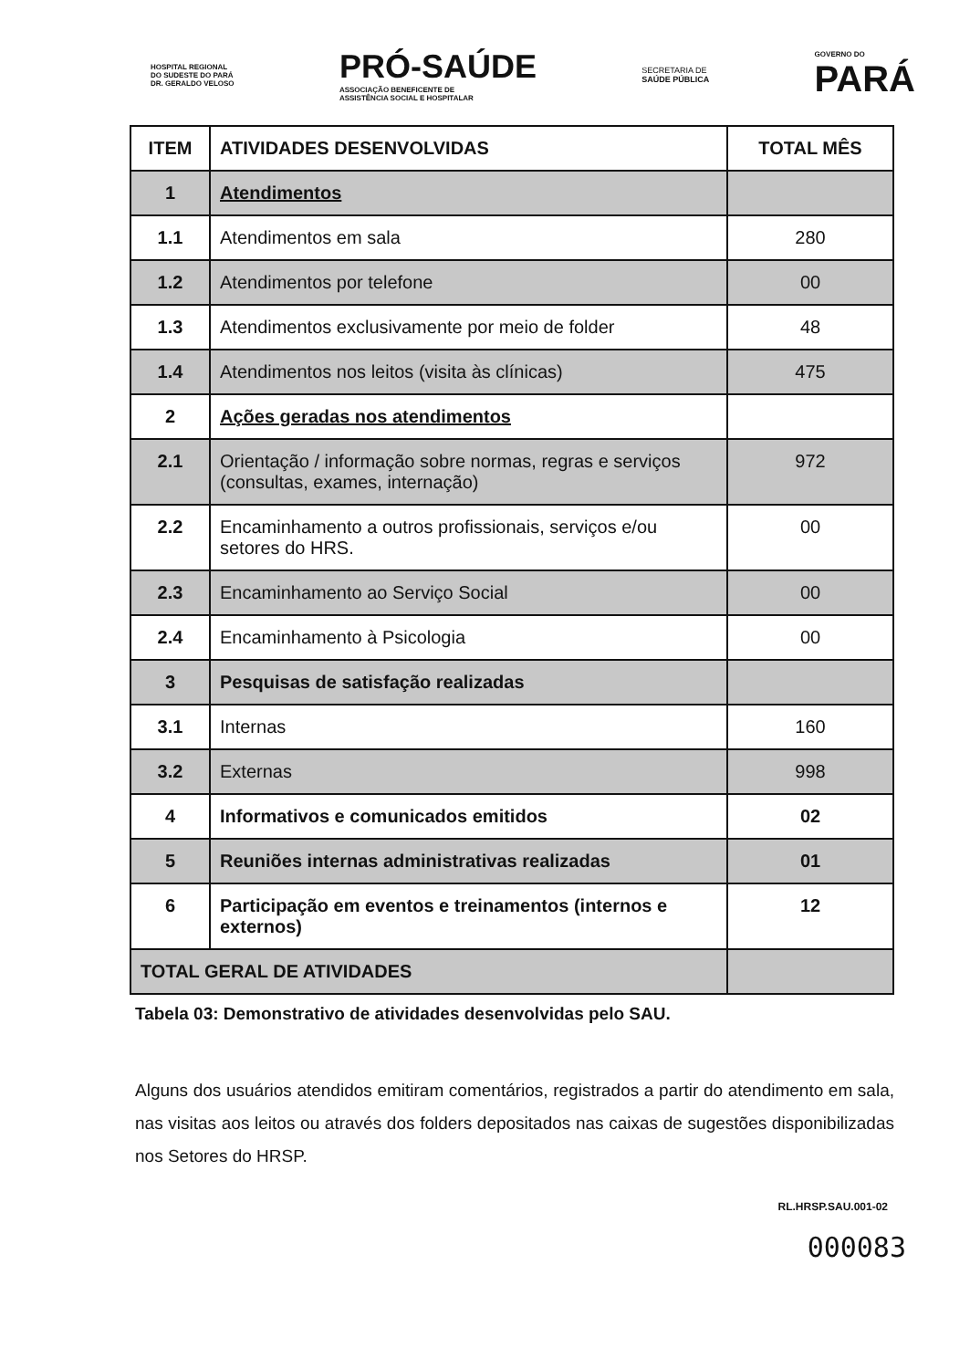HOSPITAL REGIONAL
DO SUDESTE DO PARÁ
DR. GERALDO VELOSO
PRÓ-SAÚDE
ASSOCIAÇÃO BENEFICENTE DE
ASSISTÊNCIA SOCIAL E HOSPITALAR
SECRETARIA DE
SAÚDE PÚBLICA
GOVERNO DO
PARÁ
| ITEM | ATIVIDADES DESENVOLVIDAS | TOTAL MÊS |
| --- | --- | --- |
| 1 | Atendimentos | |
| 1.1 | Atendimentos em sala | 280 |
| 1.2 | Atendimentos por telefone | 00 |
| 1.3 | Atendimentos exclusivamente por meio de folder | 48 |
| 1.4 | Atendimentos nos leitos (visita às clínicas) | 475 |
| 2 | Ações geradas nos atendimentos | |
| 2.1 | Orientação / informação sobre normas, regras e serviços (consultas, exames, internação) | 972 |
| 2.2 | Encaminhamento a outros profissionais, serviços e/ou setores do HRS. | 00 |
| 2.3 | Encaminhamento ao Serviço Social | 00 |
| 2.4 | Encaminhamento à Psicologia | 00 |
| 3 | Pesquisas de satisfação realizadas | |
| 3.1 | Internas | 160 |
| 3.2 | Externas | 998 |
| 4 | Informativos e comunicados emitidos | 02 |
| 5 | Reuniões internas administrativas realizadas | 01 |
| 6 | Participação em eventos e treinamentos (internos e externos) | 12 |
| TOTAL GERAL DE ATIVIDADES | | |
Tabela 03: Demonstrativo de atividades desenvolvidas pelo SAU.
Alguns dos usuários atendidos emitiram comentários, registrados a partir do atendimento em sala, nas visitas aos leitos ou através dos folders depositados nas caixas de sugestões disponibilizadas nos Setores do HRSP.
RL.HRSP.SAU.001-02
000083